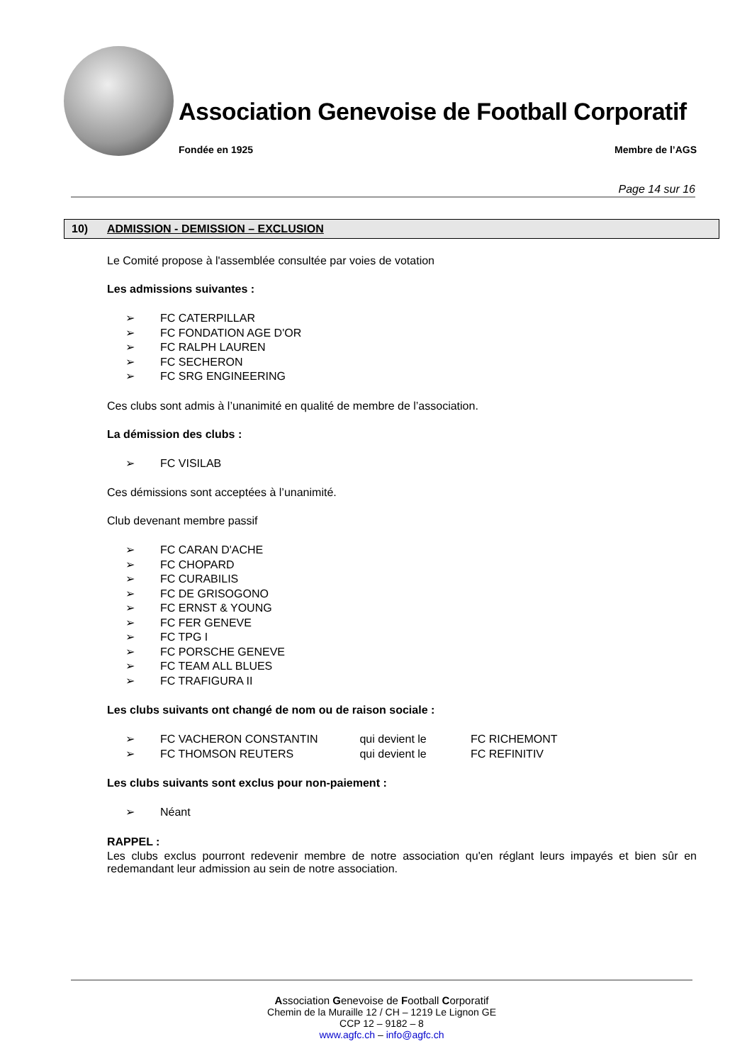Association Genevoise de Football Corporatif
Fondée en 1925 Membre de l’AGS
Page 14 sur 16
10) ADMISSION - DEMISSION – EXCLUSION
Le Comité propose à l'assemblée consultée par voies de votation
Les admissions suivantes :
➢ FC CATERPILLAR
➢ FC FONDATION AGE D'OR
➢ FC RALPH LAUREN
➢ FC SECHERON
➢ FC SRG ENGINEERING
Ces clubs sont admis à l’unanimité en qualité de membre de l’association.
La démission des clubs :
➢ FC VISILAB
Ces démissions sont acceptées à l’unanimité.
Club devenant membre passif
➢ FC CARAN D'ACHE
➢ FC CHOPARD
➢ FC CURABILIS
➢ FC DE GRISOGONO
➢ FC ERNST & YOUNG
➢ FC FER GENEVE
➢ FC TPG I
➢ FC PORSCHE GENEVE
➢ FC TEAM ALL BLUES
➢ FC TRAFIGURA II
Les clubs suivants ont changé de nom ou de raison sociale :
➢ FC VACHERON CONSTANTIN qui devient le FC RICHEMONT
➢ FC THOMSON REUTERS qui devient le FC REFINITIV
Les clubs suivants sont exclus pour non-paiement :
➢ Néant
RAPPEL :
Les clubs exclus pourront redevenir membre de notre association qu'en réglant leurs impayés et bien sûr en redemandant leur admission au sein de notre association.
Association Genevoise de Football Corporatif
Chemin de la Muraille 12 / CH – 1219 Le Lignon GE
CCP 12 – 9182 – 8
www.agfc.ch – info@agfc.ch